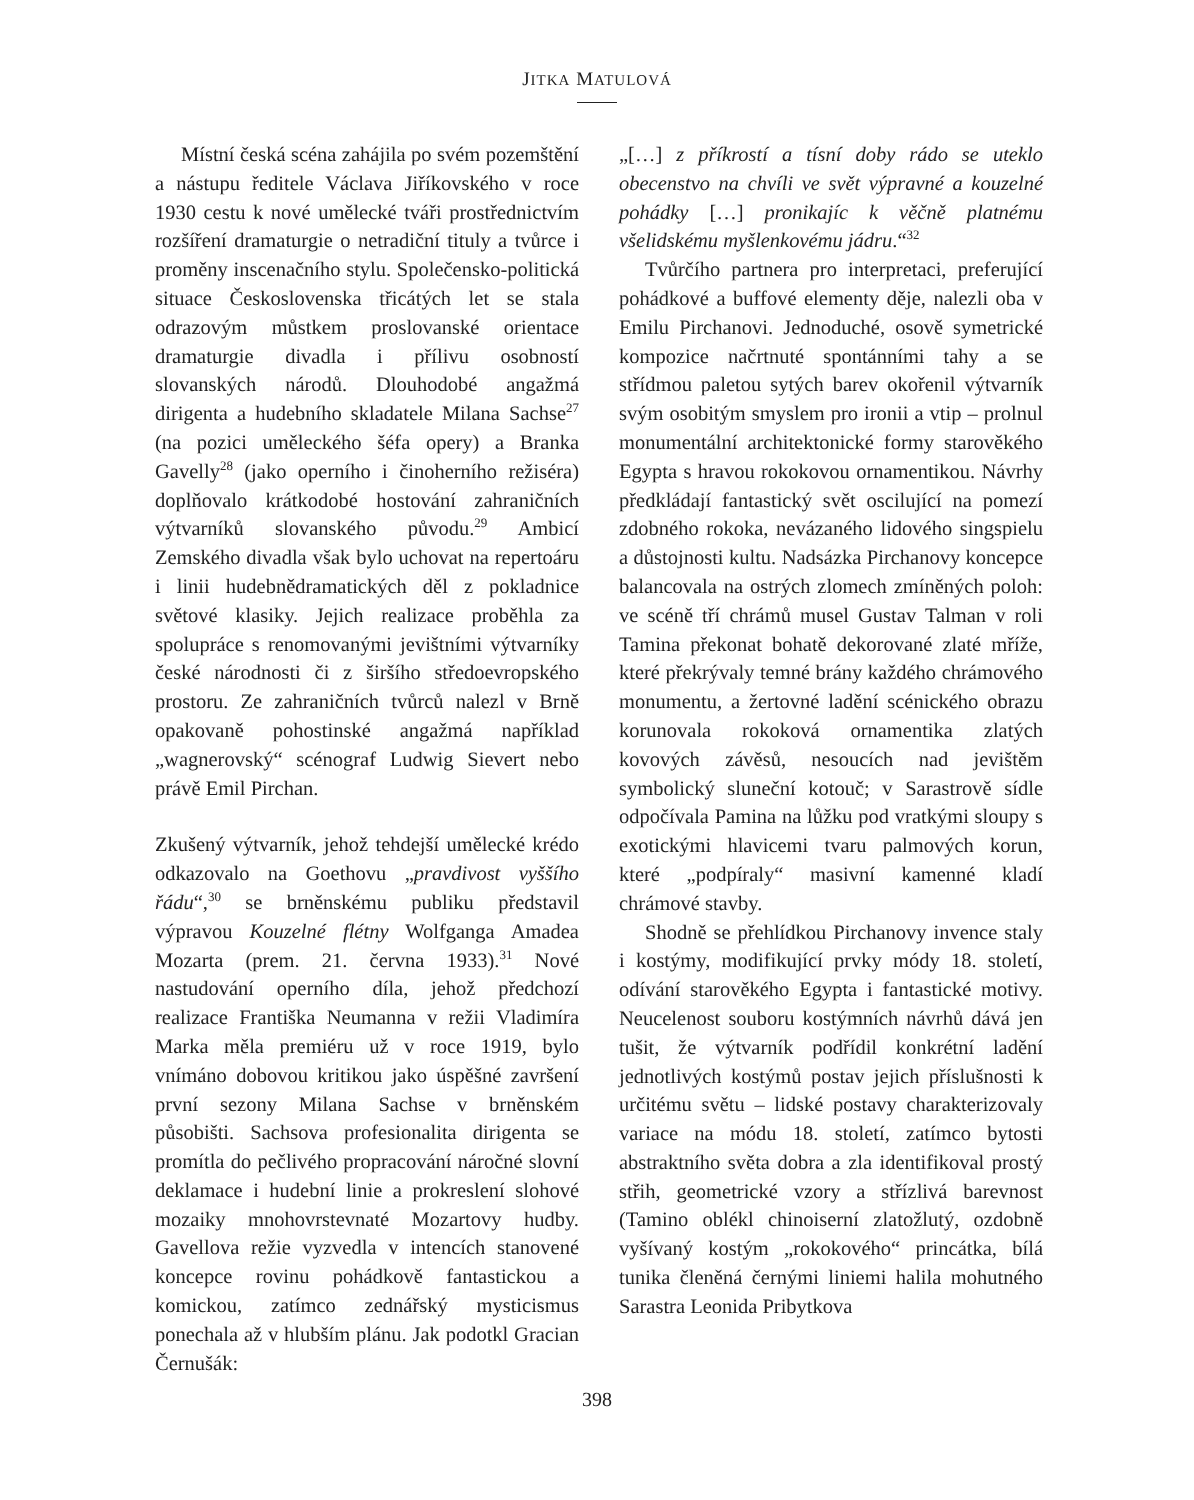JITKA MATULOVÁ
Místní česká scéna zahájila po svém pozemštění a nástupu ředitele Václava Jiříkovského v roce 1930 cestu k nové umělecké tváři prostřednictvím rozšíření dramaturgie o netradiční tituly a tvůrce i proměny inscenačního stylu. Společensko-politická situace Československa třicátých let se stala odrazovým můstkem proslovanské orientace dramaturgie divadla i přílivu osobností slovanských národů. Dlouhodobé angažmá dirigenta a hudebního skladatele Milana Sachse<sup>27</sup> (na pozici uměleckého šéfa opery) a Branka Gavelly<sup>28</sup> (jako operního i činoherního režiséra) doplňovalo krátkodobé hostování zahraničních výtvarníků slovanského původu.<sup>29</sup> Ambicí Zemského divadla však bylo uchovat na repertoáru i linii hudebnědramatických děl z pokladnice světové klasiky. Jejich realizace proběhla za spolupráce s renomovanými jevištními výtvarníky české národnosti či z širšího středoevropského prostoru. Ze zahraničních tvůrců nalezl v Brně opakovaně pohostinské angažmá například „wagnerovský“ scénograf Ludwig Sievert nebo právě Emil Pirchan.
Zkušený výtvarník, jehož tehdejší umělecké krédo odkazovalo na Goethovu „pravdivost vyššího řádu“,<sup>30</sup> se brněnskému publiku představil výpravou Kouzelné flétny Wolfganga Amadea Mozarta (prem. 21. června 1933).<sup>31</sup> Nové nastudování operního díla, jehož předchozí realizace Františka Neumanna v režii Vladimíra Marka měla premiéru už v roce 1919, bylo vnímáno dobovou kritikou jako úspěšné završení první sezony Milana Sachse v brněnském působišti. Sachsova profesionalita dirigenta se promítla do pečlivého propracování náročné slovní deklamace i hudební linie a prokreslení slohové mozaiky mnohovrstevnaté Mozartovy hudby. Gavellova režie vyzvedla v intencích stanovené koncepce rovinu pohádkově fantastickou a komickou, zatímco zednářský mysticismus ponechala až v hlubším plánu. Jak podotkl Gracian Černušák:
„[…] z příkrostí a tísní doby rádo se uteklo obecenstvo na chvíli ve svět výpravné a kouzelné pohádky […] pronikajíc k věčně platnému všelidskému myšlenkovému jádru.“<sup>32</sup>
Tvůrčího partnera pro interpretaci, preferující pohádkové a buffové elementy děje, nalezli oba v Emilu Pirchanovi. Jednoduché, osově symetrické kompozice načrtnuté spontánními tahy a se střídmou paletou sytých barev okořenil výtvarník svým osobitým smyslem pro ironii a vtip – prolnul monumentální architektonické formy starověkého Egypta s hravou rokokovou ornamentikou. Návrhy předkládají fantastický svět oscilující na pomezí zdobného rokoka, nevázaného lidového singspielu a důstojnosti kultu. Nadsázka Pirchanovy koncepce balancovala na ostrých zlomech zmíněných poloh: ve scéně tří chrámů musel Gustav Talman v roli Tamina překonat bohatě dekorované zlaté mříže, které překrývaly temné brány každého chrámového monumentu, a žertovné ladění scénického obrazu korunovala rokoková ornamentika zlatých kovových závěsů, nesoucích nad jevištěm symbolický sluneční kotouč; v Sarastrově sídle odpočívala Pamina na lůžku pod vratkými sloupy s exotickými hlavicemi tvaru palmových korun, které „podpíraly“ masivní kamenné kladí chrámové stavby.
Shodně se přehlídkou Pirchanovy invence staly i kostýmy, modifikující prvky módy 18. století, odívání starověkého Egypta i fantastické motivy. Neucelenost souboru kostýmních návrhů dává jen tušit, že výtvarník podřídil konkrétní ladění jednotlivých kostýmů postav jejich příslušnosti k určitému světu – lidské postavy charakterizovaly variace na módu 18. století, zatímco bytosti abstraktního světa dobra a zla identifikoval prostý střih, geometrické vzory a střízlivá barevnost (Tamino oblékl chinoiserní zlatožlutý, ozdobně vyšívaný kostým „rokokového“ princátka, bílá tunika členěná černými liniemi halila mohutného Sarastra Leonida Pribytkova
398